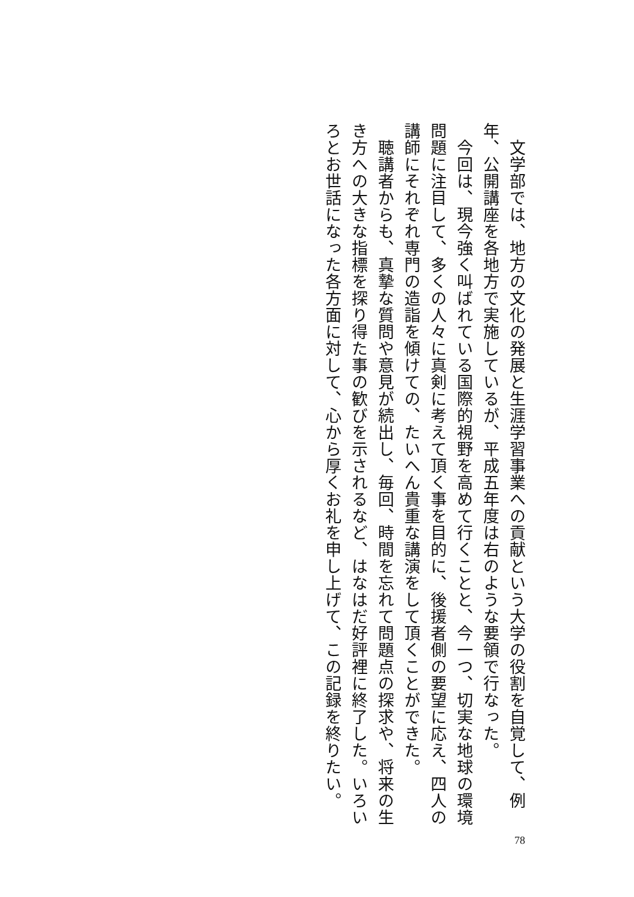文学部では、地方の文化の発展と生涯学習事業への貢献という大学の役割を自覚して、例年、公開講座を各地方で実施しているが、平成五年度は右のような要領で行なった。
　今回は、現今強く叫ばれている国際的視野を高めて行くことと、今一つ、切実な地球の環境問題に注目して、多くの人々に真剣に考えて頂く事を目的に、後援者側の要望に応え、四人の講師にそれぞれ専門の造詣を傾けての、たいへん貴重な講演をして頂くことができた。
　聴講者からも、真摯な質問や意見が続出し、毎回、時間を忘れて問題点の探求や、将来の生き方への大きな指標を探り得た事の歓びを示されるなど、はなはだ好評裡に終了した。いろいろとお世話になった各方面に対して、心から厚くお礼を申し上げて、この記録を終りたい。
78